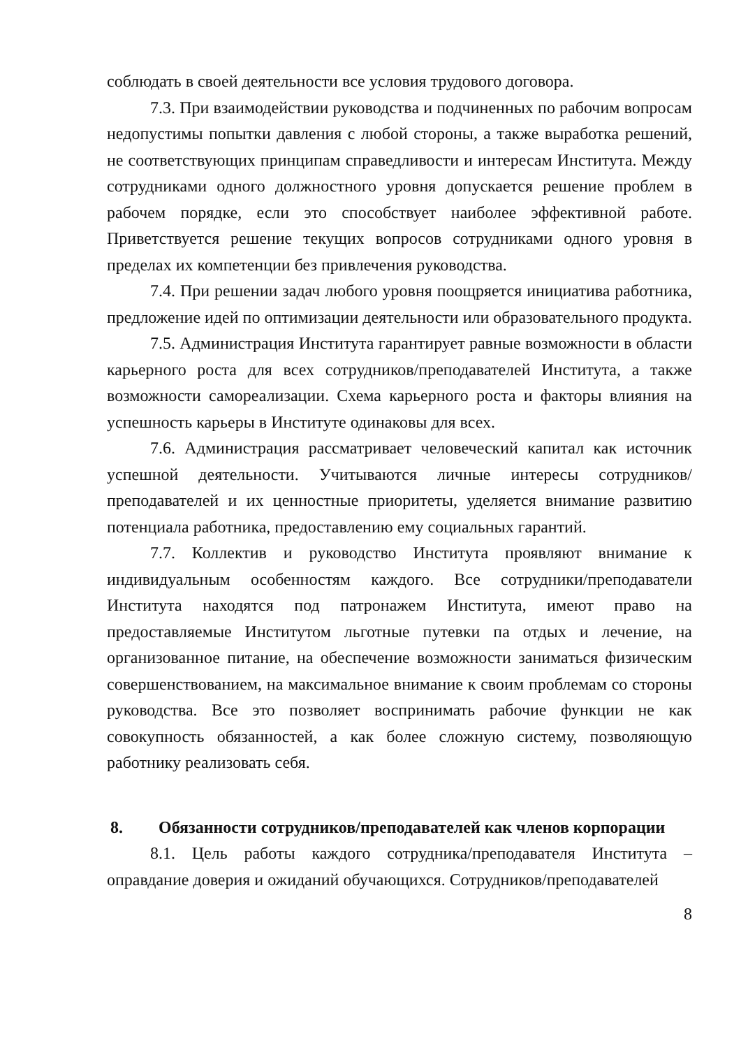соблюдать в своей деятельности все условия трудового договора.
7.3. При взаимодействии руководства и подчиненных по рабочим вопросам недопустимы попытки давления с любой стороны, а также выработка решений, не соответствующих принципам справедливости и интересам Института. Между сотрудниками одного должностного уровня допускается решение проблем в рабочем порядке, если это способствует наиболее эффективной работе. Приветствуется решение текущих вопросов сотрудниками одного уровня в пределах их компетенции без привлечения руководства.
7.4. При решении задач любого уровня поощряется инициатива работника, предложение идей по оптимизации деятельности или образовательного продукта.
7.5. Администрация Института гарантирует равные возможности в области карьерного роста для всех сотрудников/преподавателей Института, а также возможности самореализации. Схема карьерного роста и факторы влияния на успешность карьеры в Институте одинаковы для всех.
7.6. Администрация рассматривает человеческий капитал как источник успешной деятельности. Учитываются личные интересы сотрудников/преподавателей и их ценностные приоритеты, уделяется внимание развитию потенциала работника, предоставлению ему социальных гарантий.
7.7. Коллектив и руководство Института проявляют внимание к индивидуальным особенностям каждого. Все сотрудники/преподаватели Института находятся под патронажем Института, имеют право на предоставляемые Институтом льготные путевки па отдых и лечение, на организованное питание, на обеспечение возможности заниматься физическим совершенствованием, на максимальное внимание к своим проблемам со стороны руководства. Все это позволяет воспринимать рабочие функции не как совокупность обязанностей, а как более сложную систему, позволяющую работнику реализовать себя.
8. Обязанности сотрудников/преподавателей как членов корпорации
8.1. Цель работы каждого сотрудника/преподавателя Института – оправдание доверия и ожиданий обучающихся. Сотрудников/преподавателей
8